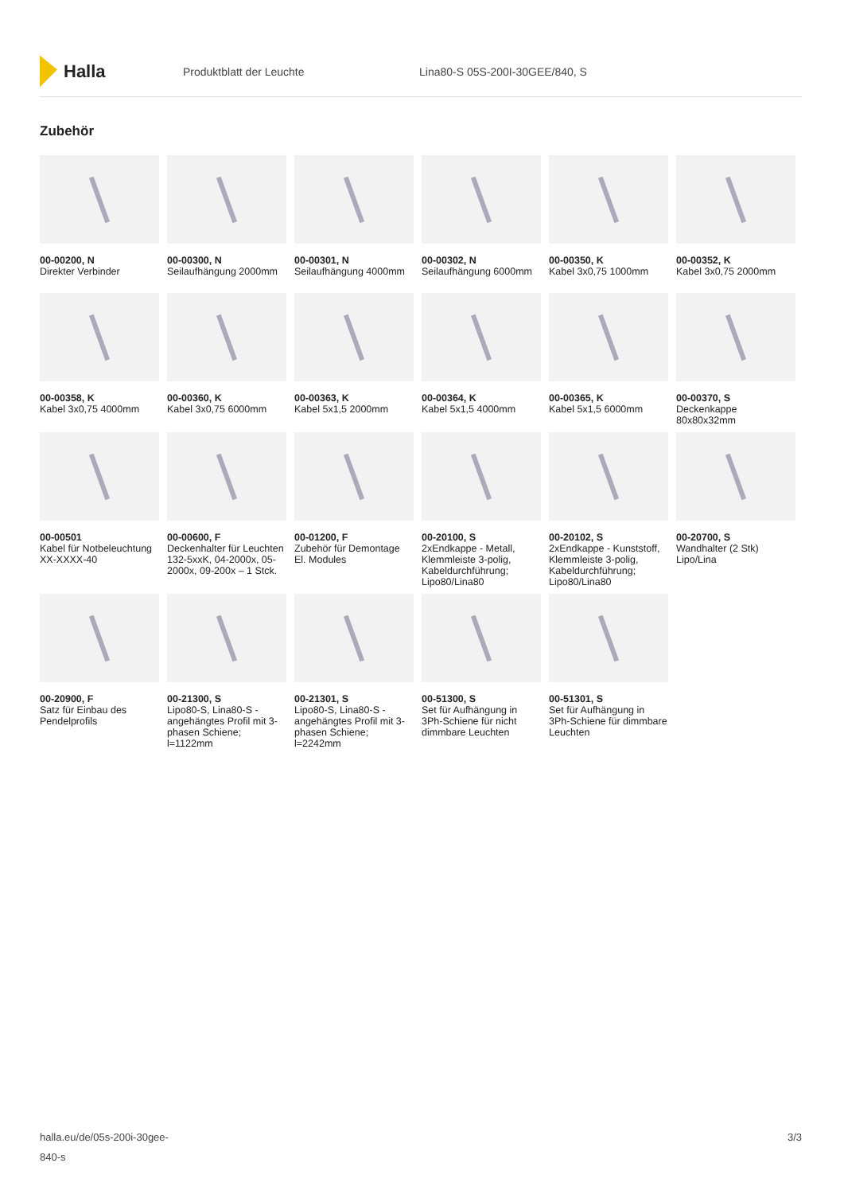Halla
Produktblatt der Leuchte Lina80-S 05S-200I-30GEE/840, S
Zubehör
00-00200, N
Direkter Verbinder
00-00300, N
Seilaufhängung 2000mm
00-00301, N
Seilaufhängung 4000mm
00-00302, N
Seilaufhängung 6000mm
00-00350, K
Kabel 3x0,75 1000mm
00-00352, K
Kabel 3x0,75 2000mm
00-00358, K
Kabel 3x0,75 4000mm
00-00360, K
Kabel 3x0,75 6000mm
00-00363, K
Kabel 5x1,5 2000mm
00-00364, K
Kabel 5x1,5 4000mm
00-00365, K
Kabel 5x1,5 6000mm
00-00370, S
Deckenkappe 80x80x32mm
00-00501
Kabel für Notbeleuchtung XX-XXXX-40
00-00600, F
Deckenhalter für Leuchten 132-5xxK, 04-2000x, 05-2000x, 09-200x – 1 Stck.
00-01200, F
Zubehör für Demontage El. Modules
00-20100, S
2xEndkappe - Metall, Klemmleiste 3-polig, Kabeldurchführung; Lipo80/Lina80
00-20102, S
2xEndkappe - Kunststoff, Klemmleiste 3-polig, Kabeldurchführung; Lipo80/Lina80
00-20700, S
Wandhalter (2 Stk) Lipo/Lina
00-20900, F
Satz für Einbau des Pendelprofils
00-21300, S
Lipo80-S, Lina80-S - angehängtes Profil mit 3-phasen Schiene; l=1122mm
00-21301, S
Lipo80-S, Lina80-S - angehängtes Profil mit 3-phasen Schiene; l=2242mm
00-51300, S
Set für Aufhängung in 3Ph-Schiene für nicht dimmbare Leuchten
00-51301, S
Set für Aufhängung in 3Ph-Schiene für dimmbare Leuchten
halla.eu/de/05s-200i-30gee-
840-s
3/3